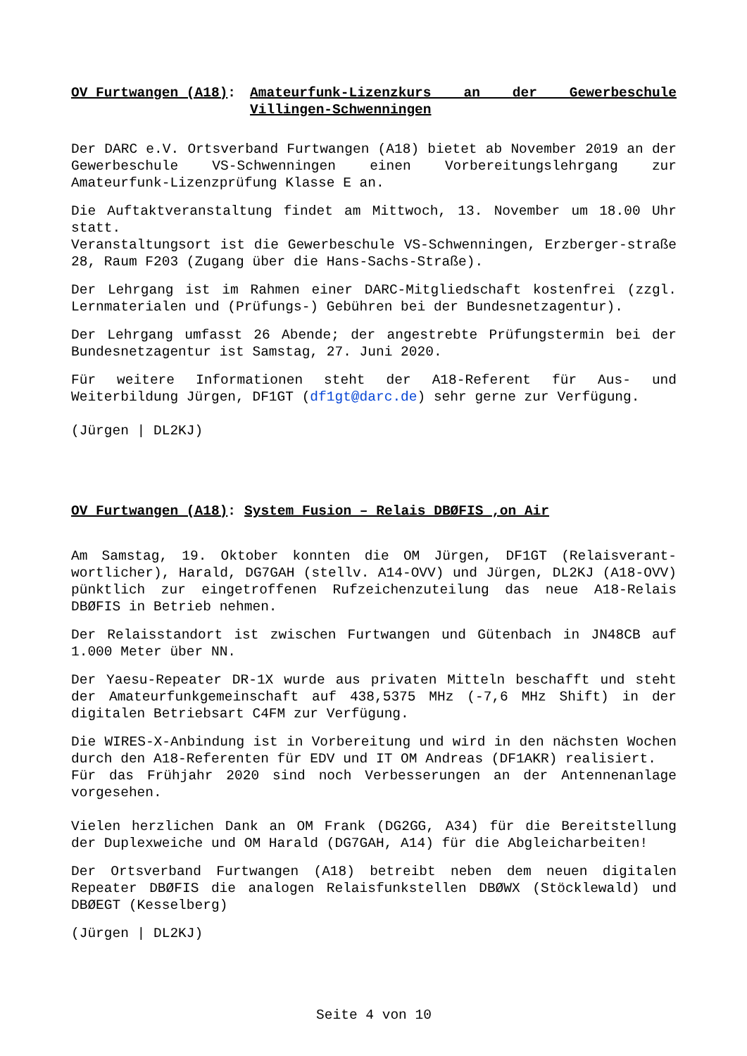OV Furtwangen (A18): Amateurfunk-Lizenzkurs an der Gewerbeschule Villingen-Schwenningen
Der DARC e.V. Ortsverband Furtwangen (A18) bietet ab November 2019 an der Gewerbeschule VS-Schwenningen einen Vorbereitungslehrgang zur Amateurfunk-Lizenzprüfung Klasse E an.
Die Auftaktveranstaltung findet am Mittwoch, 13. November um 18.00 Uhr statt.
Veranstaltungsort ist die Gewerbeschule VS-Schwenningen, Erzberger-straße 28, Raum F203 (Zugang über die Hans-Sachs-Straße).
Der Lehrgang ist im Rahmen einer DARC-Mitgliedschaft kostenfrei (zzgl. Lernmaterialen und (Prüfungs-) Gebühren bei der Bundesnetzagentur).
Der Lehrgang umfasst 26 Abende; der angestrebte Prüfungstermin bei der Bundesnetzagentur ist Samstag, 27. Juni 2020.
Für weitere Informationen steht der A18-Referent für Aus- und Weiterbildung Jürgen, DF1GT (df1gt@darc.de) sehr gerne zur Verfügung.
(Jürgen | DL2KJ)
OV Furtwangen (A18): System Fusion – Relais DBØFIS ‚on Air
Am Samstag, 19. Oktober konnten die OM Jürgen, DF1GT (Relaisverant-wortlicher), Harald, DG7GAH (stellv. A14-OVV) und Jürgen, DL2KJ (A18-OVV) pünktlich zur eingetroffenen Rufzeichenzuteilung das neue A18-Relais DBØFIS in Betrieb nehmen.
Der Relaisstandort ist zwischen Furtwangen und Gütenbach in JN48CB auf 1.000 Meter über NN.
Der Yaesu-Repeater DR-1X wurde aus privaten Mitteln beschafft und steht der Amateurfunkgemeinschaft auf 438,5375 MHz (-7,6 MHz Shift) in der digitalen Betriebsart C4FM zur Verfügung.
Die WIRES-X-Anbindung ist in Vorbereitung und wird in den nächsten Wochen durch den A18-Referenten für EDV und IT OM Andreas (DF1AKR) realisiert.
Für das Frühjahr 2020 sind noch Verbesserungen an der Antennenanlage vorgesehen.
Vielen herzlichen Dank an OM Frank (DG2GG, A34) für die Bereitstellung der Duplexweiche und OM Harald (DG7GAH, A14) für die Abgleicharbeiten!
Der Ortsverband Furtwangen (A18) betreibt neben dem neuen digitalen Repeater DBØFIS die analogen Relaisfunkstellen DBØWX (Stöcklewald) und DBØEGT (Kesselberg)
(Jürgen | DL2KJ)
Seite 4 von 10